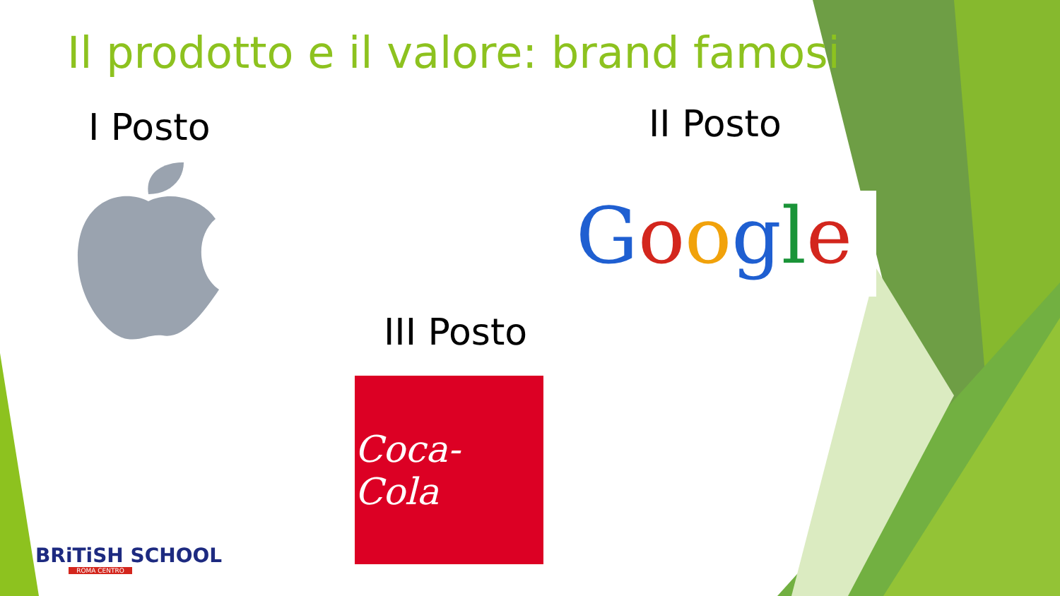Il prodotto e il valore: brand famosi
I Posto II Posto
III Posto
Google
Coca-Cola
BRiTiSH SCHOOL
ROMA CENTRO